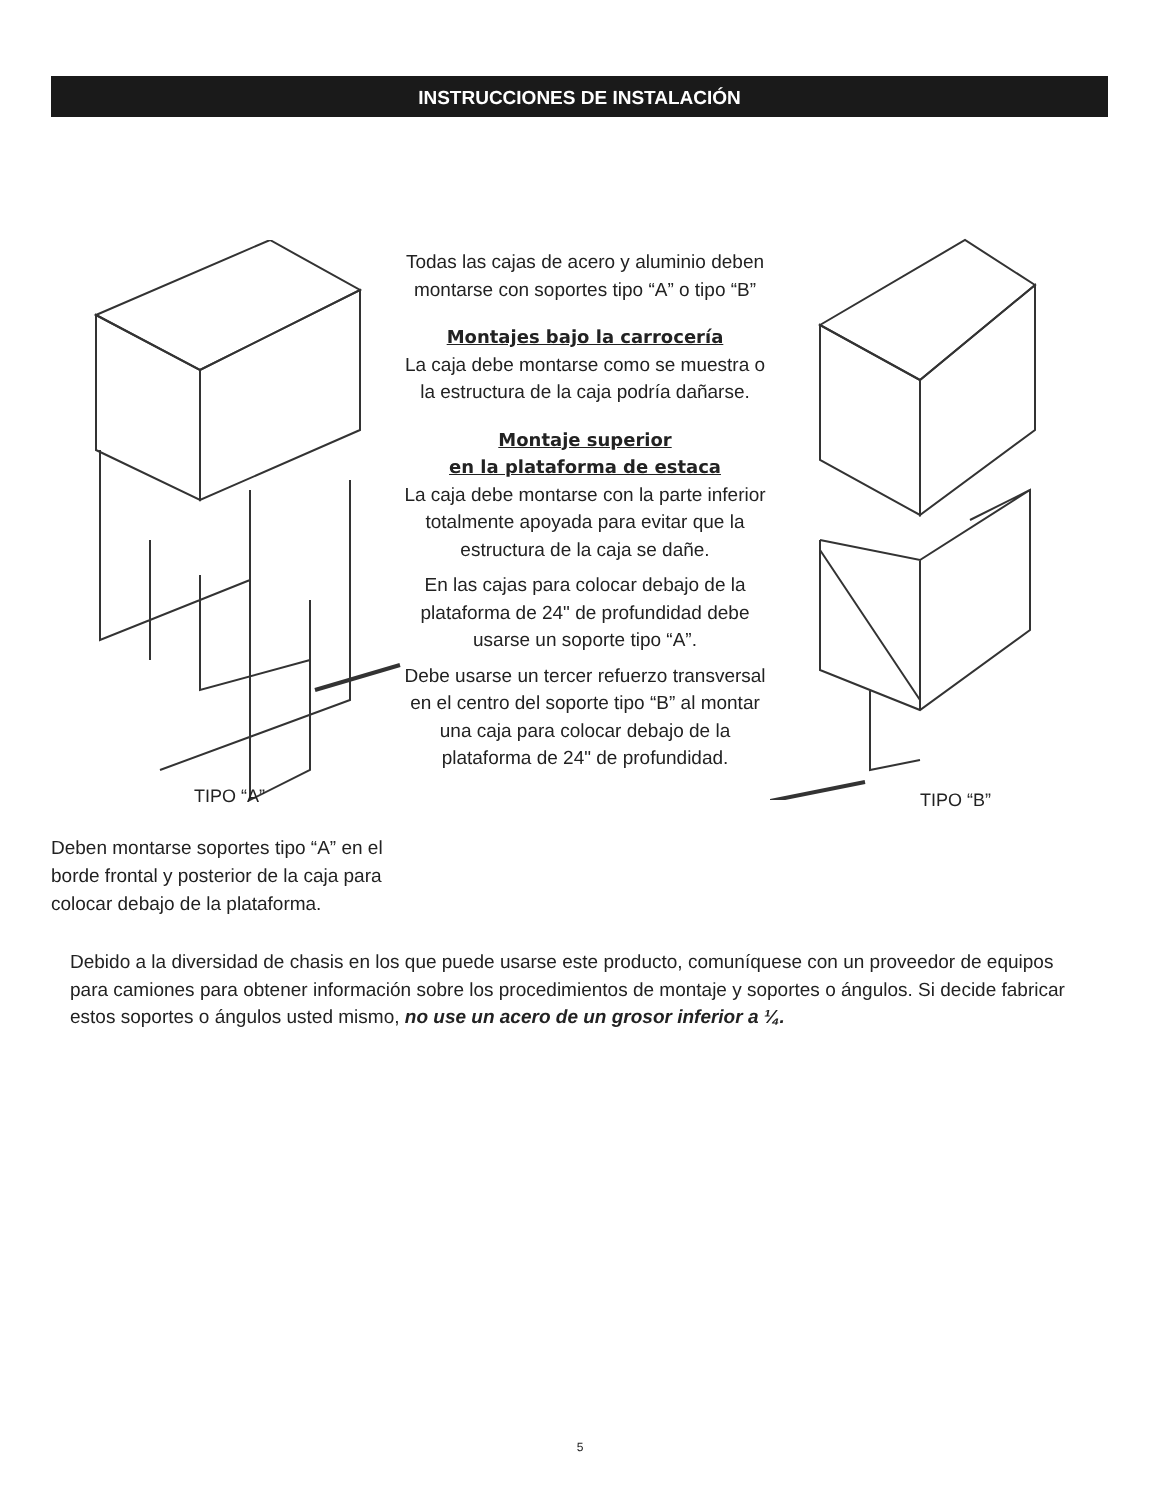INSTRUCCIONES DE INSTALACIÓN
TIPO “A” TIPO “B”
Todas las cajas de acero y aluminio deben montarse con soportes tipo “A” o tipo “B”
Montajes bajo la carrocería
La caja debe montarse como se muestra o la estructura de la caja podría dañarse.
Montaje superior
en la plataforma de estaca
La caja debe montarse con la parte inferior totalmente apoyada para evitar que la estructura de la caja se dañe.
En las cajas para colocar debajo de la plataforma de 24" de profundidad debe usarse un soporte tipo “A”.
Debe usarse un tercer refuerzo transversal en el centro del soporte tipo “B” al montar una caja para colocar debajo de la plataforma de 24" de profundidad.
Deben montarse soportes tipo “A” en el borde frontal y posterior de la caja para colocar debajo de la plataforma.
Debido a la diversidad de chasis en los que puede usarse este producto, comuníquese con un proveedor de equipos para camiones para obtener información sobre los procedimientos de montaje y soportes o ángulos. Si decide fabricar estos soportes o ángulos usted mismo, no use un acero de un grosor inferior a ¼.
5